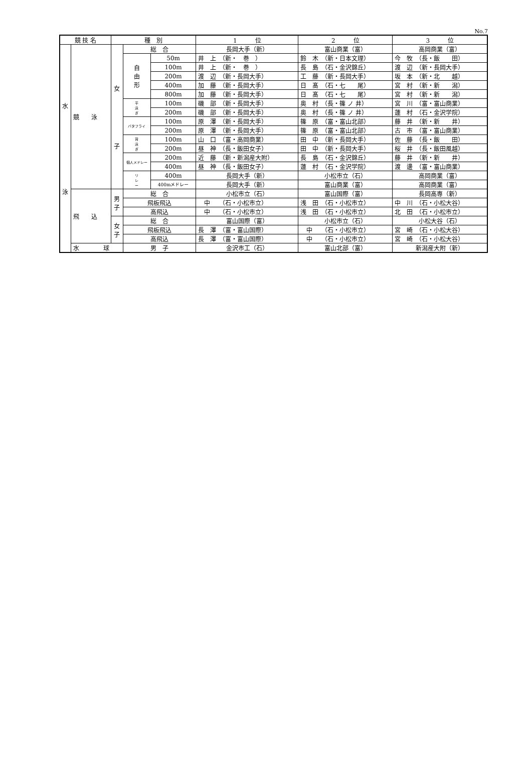No.7
| 競 技 名 | | 種 別 | | | 1 位 | 2 位 | 3 位 |
| --- | --- | --- | --- | --- | --- | --- | --- |
| 水 泳 | 競 泳 | 女 子 | 総 合 | | 長岡大手（新） | 富山商業（富） | 高岡商業（富） |
| | | | 自 由 形 | 50m | 井 上 （新・ 巻 ） | 鈴 木 （新・日本文理） | 今 牧 （長・飯 田） |
| | | | | 100m | 井 上 （新・ 巻 ） | 長 島 （石・金沢錦丘） | 渡 辺 （新・長岡大手） |
| | | | | 200m | 渡 辺 （新・長岡大手） | 工 藤 （新・長岡大手） | 坂 本 （新・北 越） |
| | | | | 400m | 加 藤 （新・長岡大手） | 日 髙 （石・七 尾） | 宮 村 （新・新 潟） |
| | | | | 800m | 加 藤 （新・長岡大手） | 日 髙 （石・七 尾） | 宮 村 （新・新 潟） |
| | | | 平 泳 ぎ | 100m | 磯 部 （新・長岡大手） | 奥 村 （長・篠 ノ 井） | 宮 川 （富・富山商業） |
| | | | | 200m | 磯 部 （新・長岡大手） | 奥 村 （長・篠 ノ 井） | 蓮 村 （石・金沢学院） |
| | | | バタフライ | 100m | 原 澤 （新・長岡大手） | 篠 原 （富・富山北部） | 藤 井 （新・新 井） |
| | | | | 200m | 原 澤 （新・長岡大手） | 篠 原 （富・富山北部） | 古 市 （富・富山商業） |
| | | | 背 泳 ぎ | 100m | 山 口 （富・高岡商業） | 田 中 （新・長岡大手） | 佐 藤 （長・飯 田） |
| | | | | 200m | 昼 神 （長・飯田女子） | 田 中 （新・長岡大手） | 桜 井 （長・飯田風越） |
| | | | 個人メドレー | 200m | 近 藤 （新・新潟産大附） | 長 島 （石・金沢錦丘） | 藤 井 （新・新 井） |
| | | | | 400m | 昼 神 （長・飯田女子） | 蓮 村 （石・金沢学院） | 渡 邊 （富・富山商業） |
| | | | リ レ ー | 400m | 長岡大手（新） | 小松市立（石） | 高岡商業（富） |
| | | | | 400mメドレー | 長岡大手（新） | 富山商業（富） | 高岡商業（富） |
| | 飛 込 | 男 子 | 総 合 | | 小松市立（石） | 富山国際（富） | 長岡高専（新） |
| | | | 飛板飛込 | | 中 （石・小松市立） | 浅 田 （石・小松市立） | 中 川 （石・小松大谷） |
| | | | 高飛込 | | 中 （石・小松市立） | 浅 田 （石・小松市立） | 北 田 （石・小松市立） |
| | | 女 子 | 総 合 | | 富山国際（富） | 小松市立（石） | 小松大谷（石） |
| | | | 飛板飛込 | | 長 澤 （富・富山国際） | 中 （石・小松市立） | 宮 崎 （石・小松大谷） |
| | | | 高飛込 | | 長 澤 （富・富山国際） | 中 （石・小松市立） | 宮 崎 （石・小松大谷） |
| | 水 球 | | 男 子 | | 金沢市工（石） | 富山北部（富） | 新潟産大附（新） |